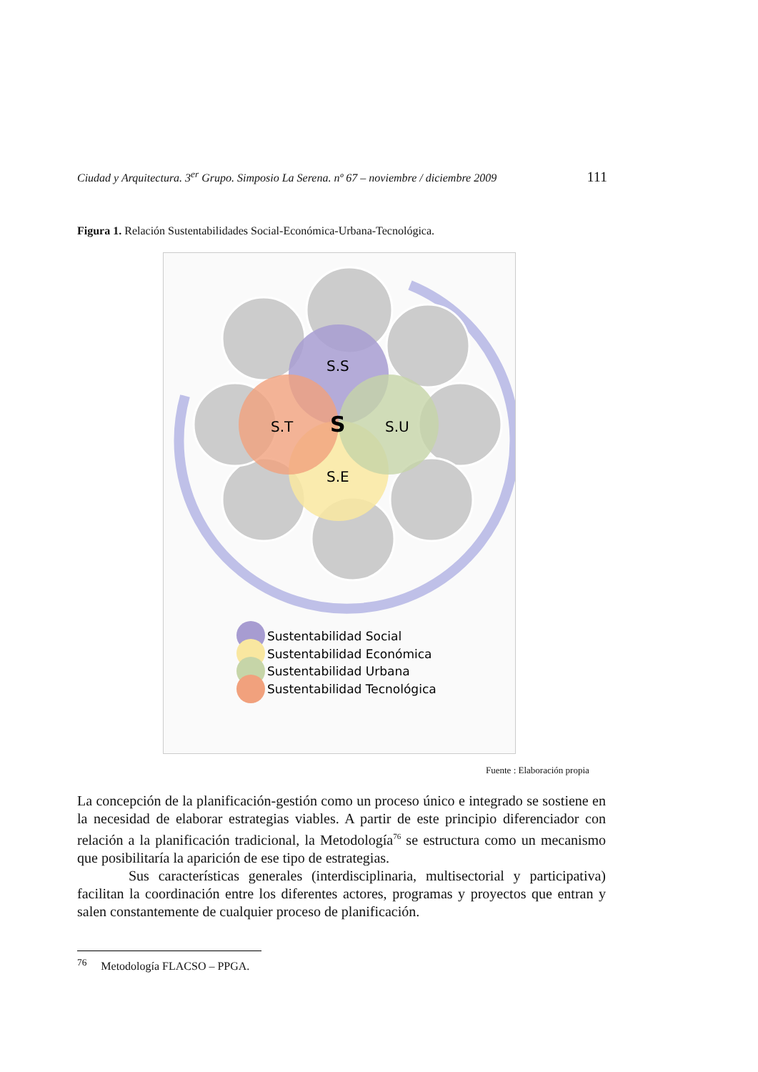Ciudad y Arquitectura. 3<sup>er</sup> Grupo. Simposio La Serena. nº 67 – noviembre / diciembre 2009 111
Figura 1. Relación Sustentabilidades Social-Económica-Urbana-Tecnológica.
S.S
S.E
S.U
S.T
S
Sustentabilidad Social
Sustentabilidad Económica
Sustentabilidad Urbana
Sustentabilidad Tecnológica
Fuente : Elaboración propia
La concepción de la planificación-gestión como un proceso único e integrado se sostiene en la necesidad de elaborar estrategias viables. A partir de este principio diferenciador con relación a la planificación tradicional, la Metodología<sup>76</sup> se estructura como un mecanismo que posibilitaría la aparición de ese tipo de estrategias.
Sus características generales (interdisciplinaria, multisectorial y participativa) facilitan la coordinación entre los diferentes actores, programas y proyectos que entran y salen constantemente de cualquier proceso de planificación.
<sup>76</sup> Metodología FLACSO – PPGA.